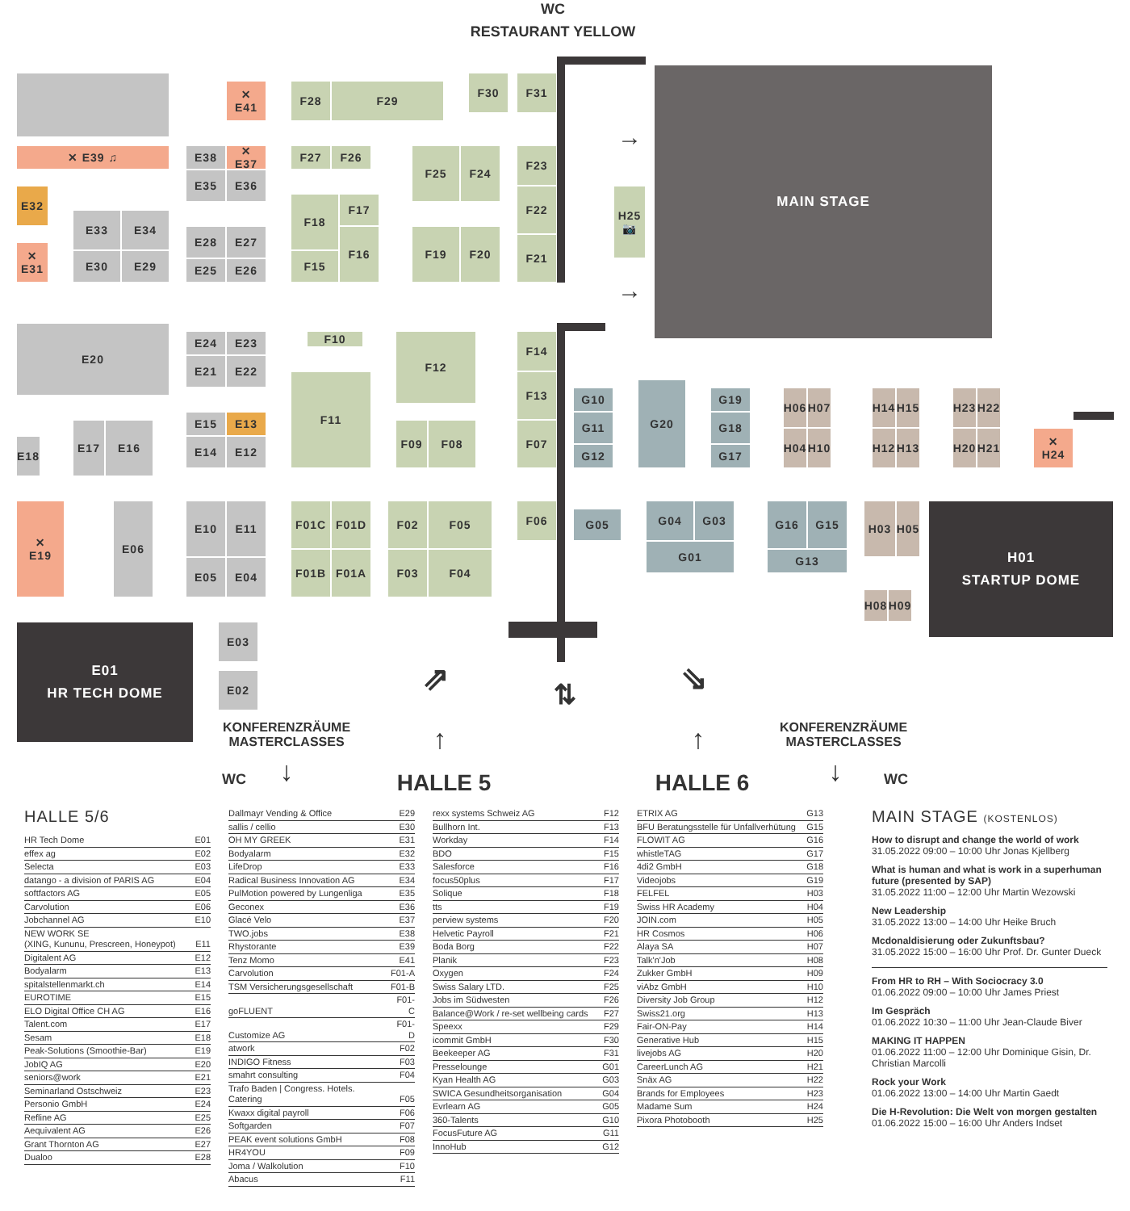WC
RESTAURANT YELLOW
✕ E39 ♫
✕
E41
E38
✕
E37
E35
E36
E32
✕
E31
E33
E34
E30
E29
E28
E27
E25
E26
F28
F29
F30
F31
F27
F26
F25
F24
F23
→
F22
F21
F18
F17
F15
F16
F19
F20
H25
📷
MAIN STAGE
→
E20
E24
E23
E21
E22
F10
F11
F12
F09
F08
F14
F13
F07
G10
G11
G12
G20
G19
G18
G17
H06
H07
H04
H10
H14
H15
H12
H13
H23
H22
H20
H21
✕
H24
E15
E13
E14
E12
E18
E17
E16
✕
E19
E06
E10
E11
E05
E04
F01C
F01D
F01B
F01A
F02
F05
F03
F04
F06
G05
G04
G03
G01
G16
G15
G13
H03
H05
H08
H09
H01
STARTUP DOME
E01
HR TECH DOME
E03
E02
⇗
⇅
⇘
KONFERENZRÄUME
MASTERCLASSES
↑
↑
KONFERENZRÄUME
MASTERCLASSES
WC
↓
HALLE 5
HALLE 6
↓
WC
HALLE 5/6
| HR Tech Dome | E01 |
| effex ag | E02 |
| Selecta | E03 |
| datango - a division of PARIS AG | E04 |
| softfactors AG | E05 |
| Carvolution | E06 |
| Jobchannel AG | E10 |
| NEW WORK SE (XING, Kununu, Prescreen, Honeypot) | E11 |
| Digitalent AG | E12 |
| Bodyalarm | E13 |
| spitalstellenmarkt.ch | E14 |
| EUROTIME | E15 |
| ELO Digital Office CH AG | E16 |
| Talent.com | E17 |
| Sesam | E18 |
| Peak-Solutions (Smoothie-Bar) | E19 |
| JobIQ AG | E20 |
| seniors@work | E21 |
| Seminarland Ostschweiz | E23 |
| Personio GmbH | E24 |
| Refline AG | E25 |
| Aequivalent AG | E26 |
| Grant Thornton AG | E27 |
| Dualoo | E28 |
| Dallmayr Vending & Office | E29 |
| sallis / cellio | E30 |
| OH MY GREEK | E31 |
| Bodyalarm | E32 |
| LifeDrop | E33 |
| Radical Business Innovation AG | E34 |
| PulMotion powered by Lungenliga | E35 |
| Geconex | E36 |
| Glacé Velo | E37 |
| TWO.jobs | E38 |
| Rhystorante | E39 |
| Tenz Momo | E41 |
| Carvolution | F01-A |
| TSM Versicherungsgesellschaft | F01-B |
| goFLUENT | F01-C |
| Customize AG | F01-D |
| atwork | F02 |
| INDIGO Fitness | F03 |
| smahrt consulting | F04 |
| Trafo Baden / Congress. Hotels. Catering | F05 |
| Kwaxx digital payroll | F06 |
| Softgarden | F07 |
| PEAK event solutions GmbH | F08 |
| HR4YOU | F09 |
| Joma / Walkolution | F10 |
| Abacus | F11 |
| rexx systems Schweiz AG | F12 |
| Bullhorn Int. | F13 |
| Workday | F14 |
| BDO | F15 |
| Salesforce | F16 |
| focus50plus | F17 |
| Solique | F18 |
| tts | F19 |
| perview systems | F20 |
| Helvetic Payroll | F21 |
| Boda Borg | F22 |
| Planik | F23 |
| Oxygen | F24 |
| Swiss Salary LTD. | F25 |
| Jobs im Südwesten | F26 |
| Balance@Work / re-set wellbeing cards | F27 |
| Speexx | F29 |
| icommit GmbH | F30 |
| Beekeeper AG | F31 |
| Presselounge | G01 |
| Kyan Health AG | G03 |
| SWICA Gesundheitsorganisation | G04 |
| Evrlearn AG | G05 |
| 360-Talents | G10 |
| FocusFuture AG | G11 |
| InnoHub | G12 |
| ETRIX AG | G13 |
| BFU Beratungsstelle für Unfallverhütung | G15 |
| FLOWIT AG | G16 |
| whistleTAG | G17 |
| 4di2 GmbH | G18 |
| Videojobs | G19 |
| FELFEL | H03 |
| Swiss HR Academy | H04 |
| JOIN.com | H05 |
| HR Cosmos | H06 |
| Alaya SA | H07 |
| Talk'n'Job | H08 |
| Zukker GmbH | H09 |
| viAbz GmbH | H10 |
| Diversity Job Group | H12 |
| Swiss21.org | H13 |
| Fair-ON-Pay | H14 |
| Generative Hub | H15 |
| livejobs AG | H20 |
| CareerLunch AG | H21 |
| Snäx AG | H22 |
| Brands for Employees | H23 |
| Madame Sum | H24 |
| Pixora Photobooth | H25 |
MAIN STAGE (KOSTENLOS)
How to disrupt and change the world of work
31.05.2022 09:00 – 10:00 Uhr Jonas Kjellberg
What is human and what is work in a superhuman future (presented by SAP)
31.05.2022 11:00 – 12:00 Uhr Martin Wezowski
New Leadership
31.05.2022 13:00 – 14:00 Uhr Heike Bruch
Mcdonaldisierung oder Zukunftsbau?
31.05.2022 15:00 – 16:00 Uhr Prof. Dr. Gunter Dueck
From HR to RH – With Sociocracy 3.0
01.06.2022 09:00 – 10:00 Uhr James Priest
Im Gespräch
01.06.2022 10:30 – 11:00 Uhr Jean-Claude Biver
MAKING IT HAPPEN
01.06.2022 11:00 – 12:00 Uhr Dominique Gisin, Dr. Christian Marcolli
Rock your Work
01.06.2022 13:00 – 14:00 Uhr Martin Gaedt
Die H-Revolution: Die Welt von morgen gestalten
01.06.2022 15:00 – 16:00 Uhr Anders Indset